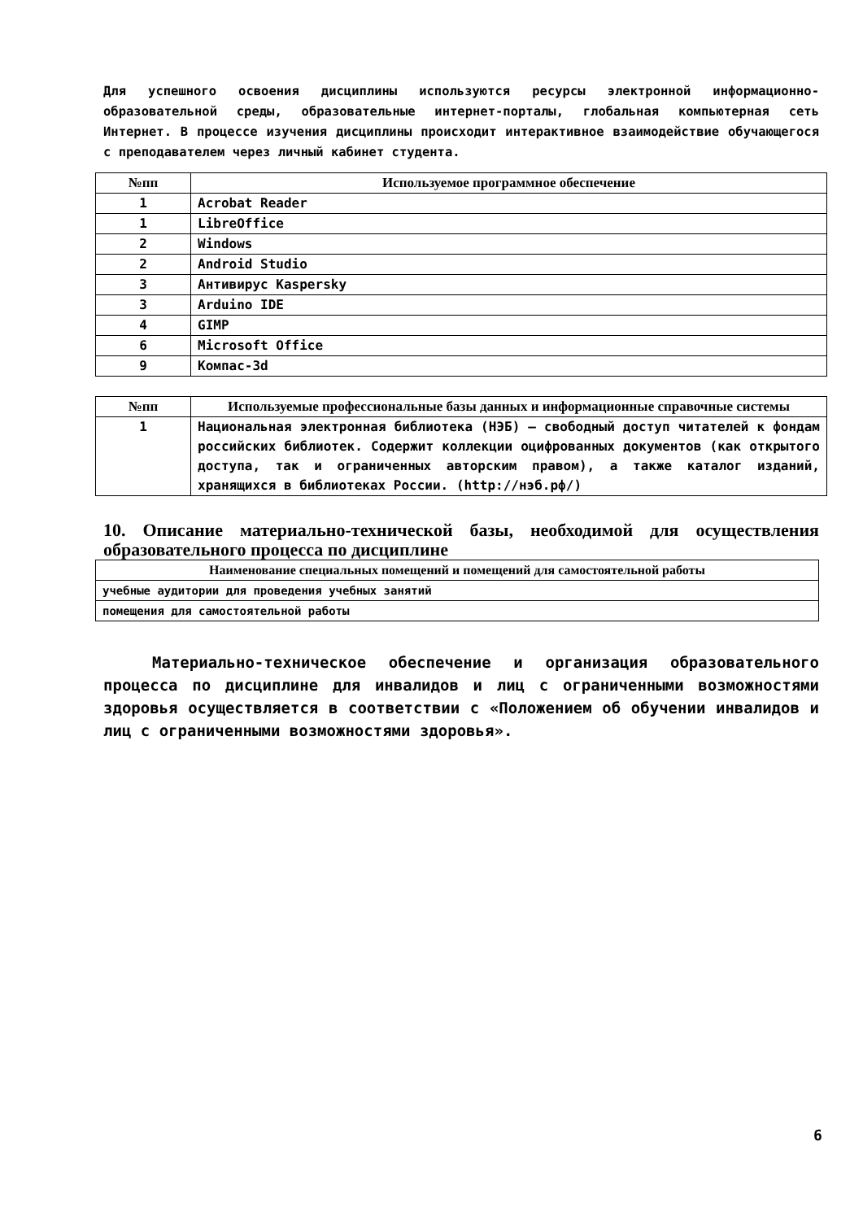Для успешного освоения дисциплины используются ресурсы электронной информационно-образовательной среды, образовательные интернет-порталы, глобальная компьютерная сеть Интернет. В процессе изучения дисциплины происходит интерактивное взаимодействие обучающегося с преподавателем через личный кабинет студента.
| №пп | Используемое программное обеспечение |
| --- | --- |
| 1 | Acrobat Reader |
| 1 | LibreOffice |
| 2 | Windows |
| 2 | Android Studio |
| 3 | Антивирус Kaspersky |
| 3 | Arduino IDE |
| 4 | GIMP |
| 6 | Microsoft Office |
| 9 | Компас-3d |
| №пп | Используемые профессиональные базы данных и информационные справочные системы |
| --- | --- |
| 1 | Национальная электронная библиотека (НЭБ) — свободный доступ читателей к фондам российских библиотек. Содержит коллекции оцифрованных документов (как открытого доступа, так и ограниченных авторским правом), а также каталог изданий, хранящихся в библиотеках России. (http://нэб.рф/) |
10. Описание материально-технической базы, необходимой для осуществления образовательного процесса по дисциплине
| Наименование специальных помещений и помещений для самостоятельной работы |
| --- |
| учебные аудитории для проведения учебных занятий |
| помещения для самостоятельной работы |
Материально-техническое обеспечение и организация образовательного процесса по дисциплине для инвалидов и лиц с ограниченными возможностями здоровья осуществляется в соответствии с «Положением об обучении инвалидов и лиц с ограниченными возможностями здоровья».
6